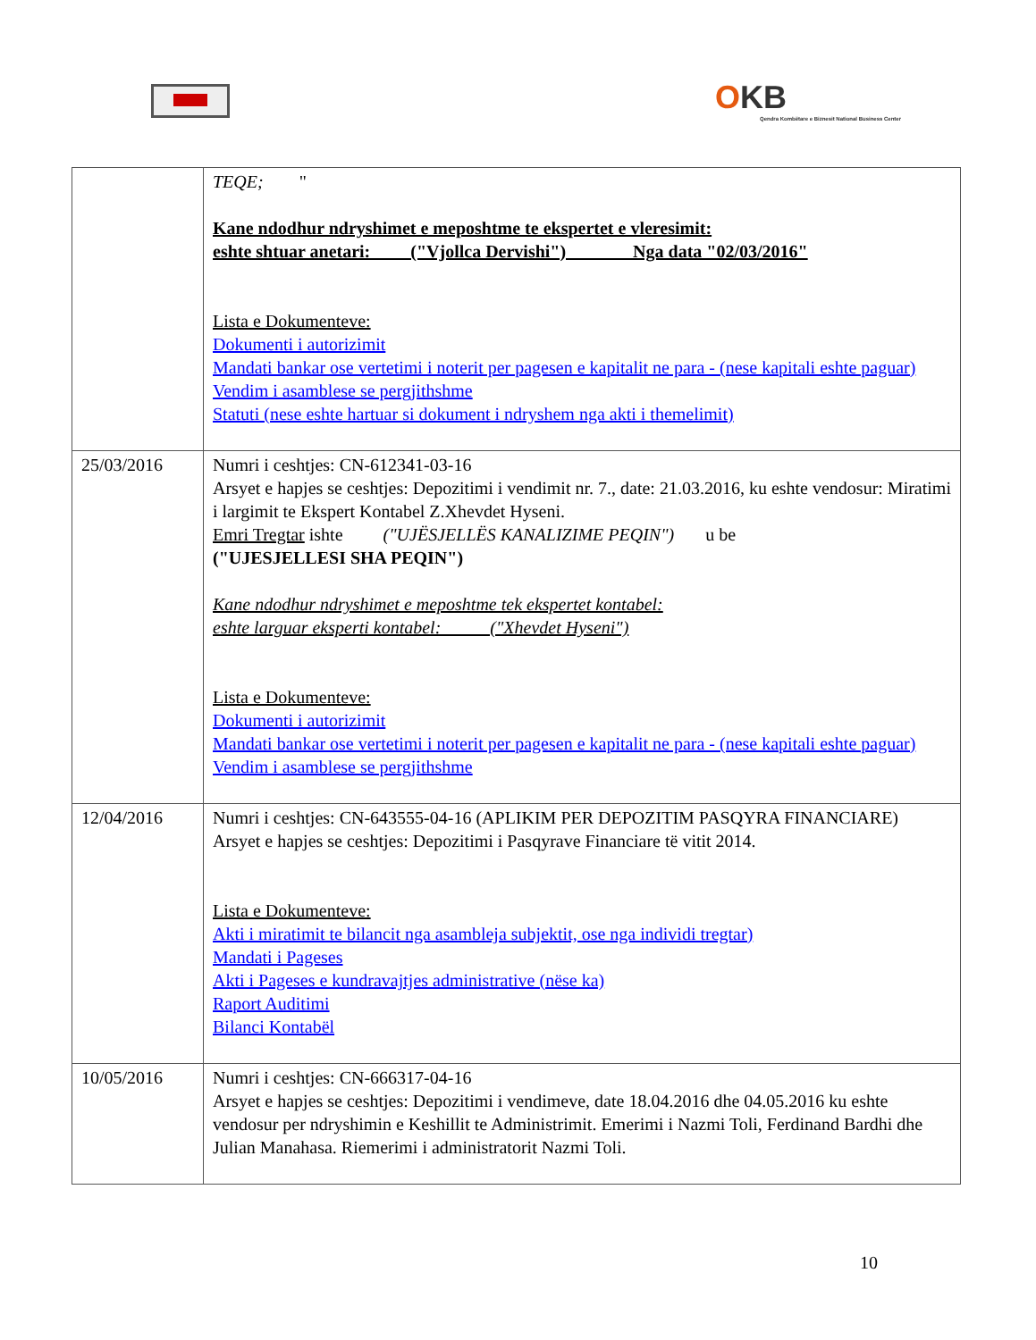OKB
Qendra Kombëtare e Biznesit National Business Center
| | TEQE; " Kane ndodhur ndryshimet e meposhtme te ekspertet e vleresimit: eshte shtuar anetari: ("Vjollca Dervishi") Nga data "02/03/2016" Lista e Dokumenteve: Dokumenti i autorizimit Mandati bankar ose vertetimi i noterit per pagesen e kapitalit ne para - (nese kapitali eshte paguar) Vendim i asamblese se pergjithshme Statuti (nese eshte hartuar si dokument i ndryshem nga akti i themelimit) |
| 25/03/2016 | Numri i ceshtjes: CN-612341-03-16 Arsyet e hapjes se ceshtjes: Depozitimi i vendimit nr. 7., date: 21.03.2016, ku eshte vendosur: Miratimi i largimit te Ekspert Kontabel Z.Xhevdet Hyseni. Emri Tregtar ishte ("UJËSJELLËS KANALIZIME PEQIN") u be ("UJESJELLESI SHA PEQIN") Kane ndodhur ndryshimet e meposhtme tek ekspertet kontabel: eshte larguar eksperti kontabel: ("Xhevdet Hyseni") Lista e Dokumenteve: Dokumenti i autorizimit Mandati bankar ose vertetimi i noterit per pagesen e kapitalit ne para - (nese kapitali eshte paguar) Vendim i asamblese se pergjithshme |
| 12/04/2016 | Numri i ceshtjes: CN-643555-04-16 (APLIKIM PER DEPOZITIM PASQYRA FINANCIARE) Arsyet e hapjes se ceshtjes: Depozitimi i Pasqyrave Financiare të vitit 2014. Lista e Dokumenteve: Akti i miratimit te bilancit nga asambleja subjektit, ose nga individi tregtar) Mandati i Pageses Akti i Pageses e kundravajtjes administrative (nëse ka) Raport Auditimi Bilanci Kontabël |
| 10/05/2016 | Numri i ceshtjes: CN-666317-04-16 Arsyet e hapjes se ceshtjes: Depozitimi i vendimeve, date 18.04.2016 dhe 04.05.2016 ku eshte vendosur per ndryshimin e Keshillit te Administrimit. Emerimi i Nazmi Toli, Ferdinand Bardhi dhe Julian Manahasa. Riemerimi i administratorit Nazmi Toli. |
10